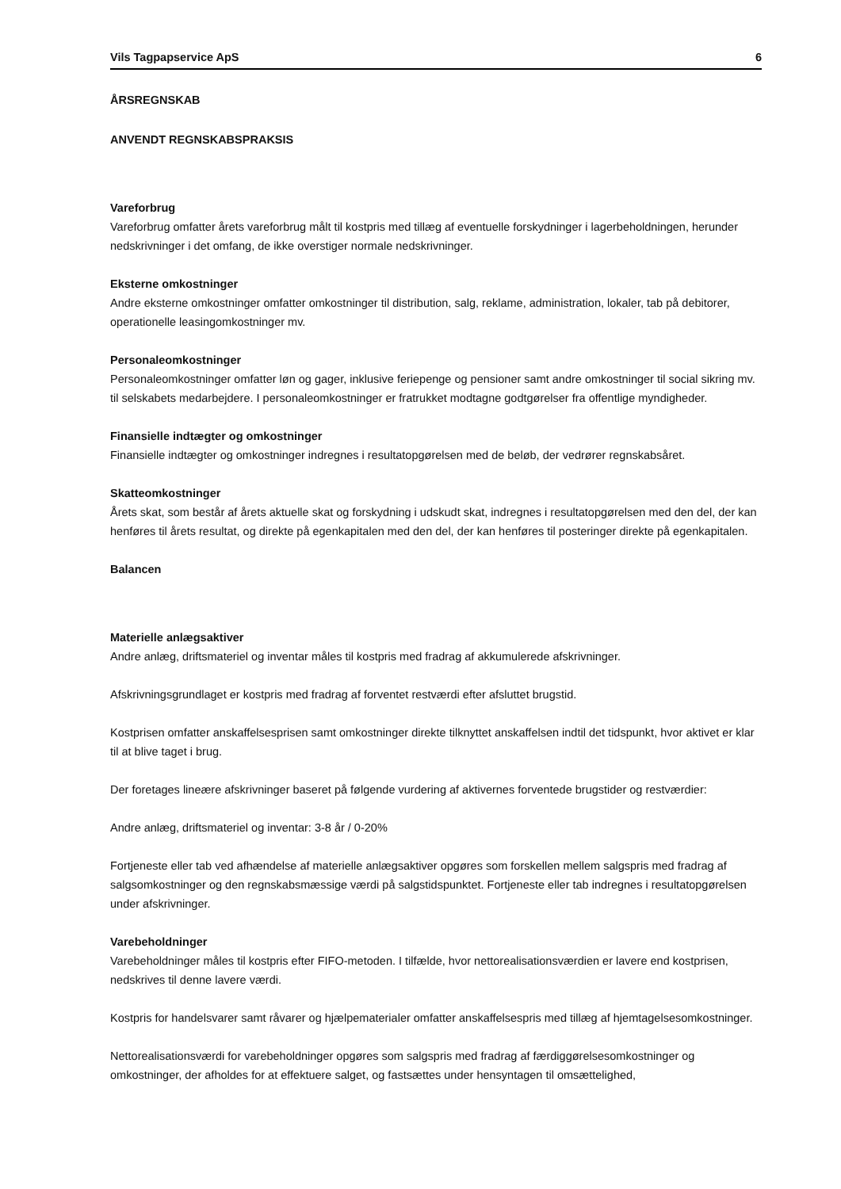Vils Tagpapservice ApS 6
ÅRSREGNSKAB
ANVENDT REGNSKABSPRAKSIS
Vareforbrug
Vareforbrug omfatter årets vareforbrug målt til kostpris med tillæg af eventuelle forskydninger i lagerbeholdningen, herunder nedskrivninger i det omfang, de ikke overstiger normale nedskrivninger.
Eksterne omkostninger
Andre eksterne omkostninger omfatter omkostninger til distribution, salg, reklame, administration, lokaler, tab på debitorer, operationelle leasingomkostninger mv.
Personaleomkostninger
Personaleomkostninger omfatter løn og gager, inklusive feriepenge og pensioner samt andre omkostninger til social sikring mv. til selskabets medarbejdere. I personaleomkostninger er fratrukket modtagne godtgørelser fra offentlige myndigheder.
Finansielle indtægter og omkostninger
Finansielle indtægter og omkostninger indregnes i resultatopgørelsen med de beløb, der vedrører regnskabsåret.
Skatteomkostninger
Årets skat, som består af årets aktuelle skat og forskydning i udskudt skat, indregnes i resultatopgørelsen med den del, der kan henføres til årets resultat, og direkte på egenkapitalen med den del, der kan henføres til posteringer direkte på egenkapitalen.
Balancen
Materielle anlægsaktiver
Andre anlæg, driftsmateriel og inventar måles til kostpris med fradrag af akkumulerede afskrivninger.
Afskrivningsgrundlaget er kostpris med fradrag af forventet restværdi efter afsluttet brugstid.
Kostprisen omfatter anskaffelsesprisen samt omkostninger direkte tilknyttet anskaffelsen indtil det tidspunkt, hvor aktivet er klar til at blive taget i brug.
Der foretages lineære afskrivninger baseret på følgende vurdering af aktivernes forventede brugstider og restværdier:
Andre anlæg, driftsmateriel og inventar: 3-8 år / 0-20%
Fortjeneste eller tab ved afhændelse af materielle anlægsaktiver opgøres som forskellen mellem salgspris med fradrag af salgsomkostninger og den regnskabsmæssige værdi på salgstidspunktet. Fortjeneste eller tab indregnes i resultatopgørelsen under afskrivninger.
Varebeholdninger
Varebeholdninger måles til kostpris efter FIFO-metoden. I tilfælde, hvor nettorealisationsværdien er lavere end kostprisen, nedskrives til denne lavere værdi.
Kostpris for handelsvarer samt råvarer og hjælpematerialer omfatter anskaffelsespris med tillæg af hjemtagelsesomkostninger.
Nettorealisationsværdi for varebeholdninger opgøres som salgspris med fradrag af færdiggørelsesomkostninger og omkostninger, der afholdes for at effektuere salget, og fastsættes under hensyntagen til omsættelighed,